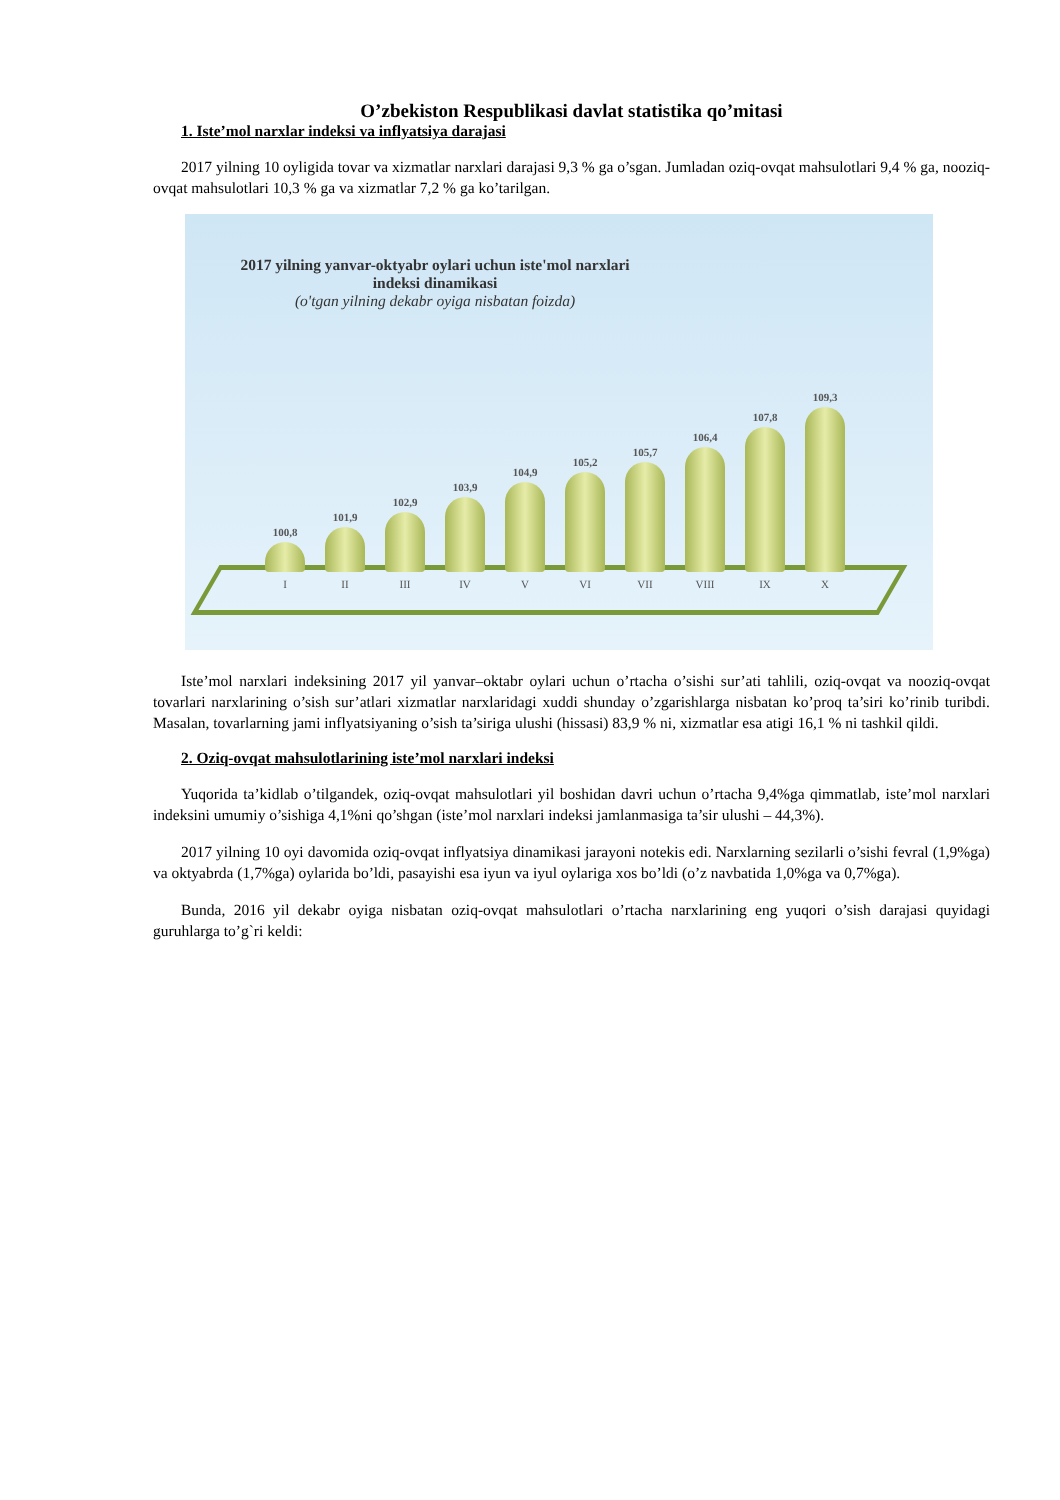O’zbekiston Respublikasi davlat statistika qo’mitasi
1. Iste’mol narxlar indeksi va inflyatsiya darajasi
2017 yilning 10 oyligida tovar va xizmatlar narxlari darajasi 9,3 % ga o’sgan. Jumladan oziq-ovqat mahsulotlari 9,4 % ga, nooziq-ovqat mahsulotlari 10,3 % ga va xizmatlar 7,2 % ga ko’tarilgan.
2017 yilning yanvar-oktyabr oylari uchun iste'mol narxlari indeksi dinamikasi
(o'tgan yilning dekabr oyiga nisbatan foizda)
100,8
I
101,9
II
102,9
III
103,9
IV
104,9
V
105,2
VI
105,7
VII
106,4
VIII
107,8
IX
109,3
X
Iste’mol narxlari indeksining 2017 yil yanvar–oktabr oylari uchun o’rtacha o’sishi sur’ati tahlili, oziq-ovqat va nooziq-ovqat tovarlari narxlarining o’sish sur’atlari xizmatlar narxlaridagi xuddi shunday o’zgarishlarga nisbatan ko’proq ta’siri ko’rinib turibdi. Masalan, tovarlarning jami inflyatsiyaning o’sish ta’siriga ulushi (hissasi) 83,9 % ni, xizmatlar esa atigi 16,1 % ni tashkil qildi.
2. Oziq-ovqat mahsulotlarining iste’mol narxlari indeksi
Yuqorida ta’kidlab o’tilgandek, oziq-ovqat mahsulotlari yil boshidan davri uchun o’rtacha 9,4%ga qimmatlab, iste’mol narxlari indeksini umumiy o’sishiga 4,1%ni qo’shgan (iste’mol narxlari indeksi jamlanmasiga ta’sir ulushi – 44,3%).
2017 yilning 10 oyi davomida oziq-ovqat inflyatsiya dinamikasi jarayoni notekis edi. Narxlarning sezilarli o’sishi fevral (1,9%ga) va oktyabrda (1,7%ga) oylarida bo’ldi, pasayishi esa iyun va iyul oylariga xos bo’ldi (o’z navbatida 1,0%ga va 0,7%ga).
Bunda, 2016 yil dekabr oyiga nisbatan oziq-ovqat mahsulotlari o’rtacha narxlarining eng yuqori o’sish darajasi quyidagi guruhlarga to’g`ri keldi: